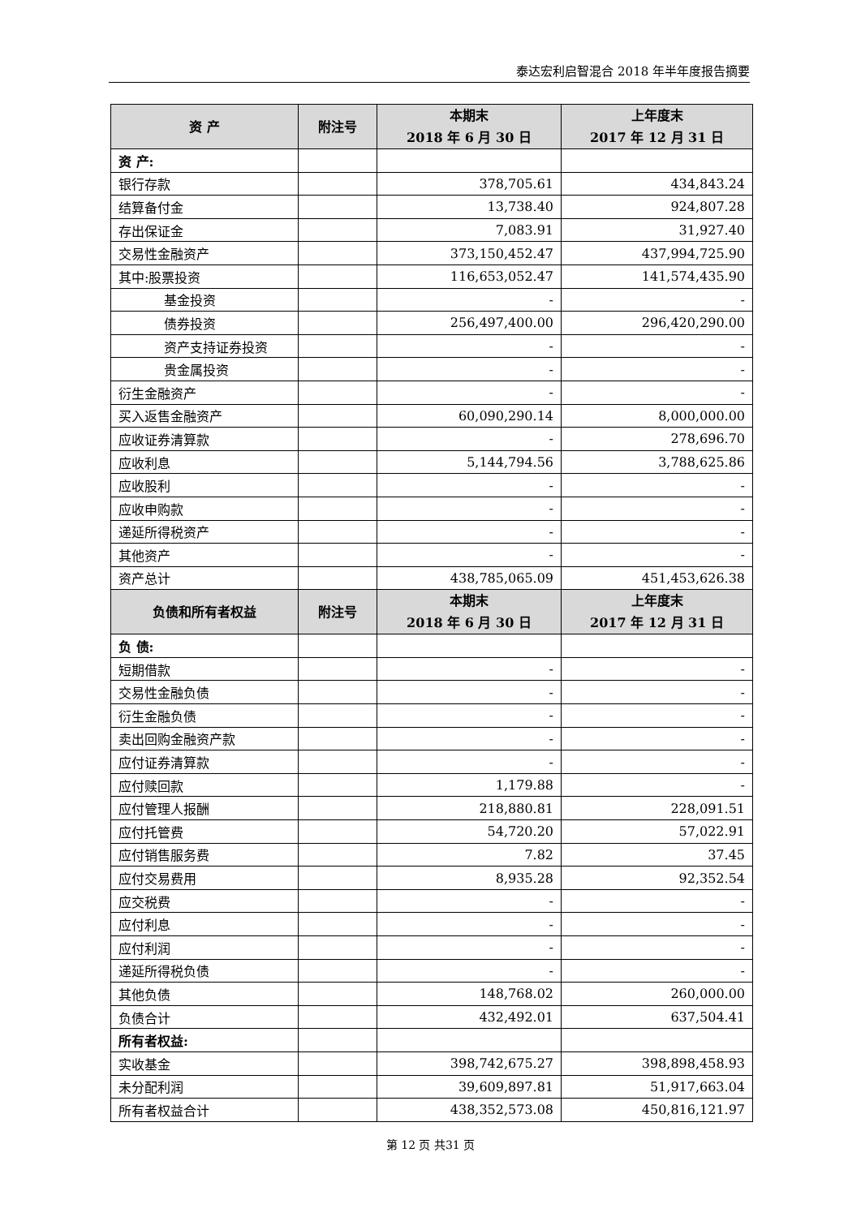泰达宏利启智混合 2018 年半年度报告摘要
| 资 产 | 附注号 | 本期末 2018 年 6 月 30 日 | 上年度末 2017 年 12 月 31 日 |
| --- | --- | --- | --- |
| 资 产: | | | |
| 银行存款 | | 378,705.61 | 434,843.24 |
| 结算备付金 | | 13,738.40 | 924,807.28 |
| 存出保证金 | | 7,083.91 | 31,927.40 |
| 交易性金融资产 | | 373,150,452.47 | 437,994,725.90 |
| 其中:股票投资 | | 116,653,052.47 | 141,574,435.90 |
| 基金投资 | | - | - |
| 债券投资 | | 256,497,400.00 | 296,420,290.00 |
| 资产支持证券投资 | | - | - |
| 贵金属投资 | | - | - |
| 衍生金融资产 | | - | - |
| 买入返售金融资产 | | 60,090,290.14 | 8,000,000.00 |
| 应收证券清算款 | | - | 278,696.70 |
| 应收利息 | | 5,144,794.56 | 3,788,625.86 |
| 应收股利 | | - | - |
| 应收申购款 | | - | - |
| 递延所得税资产 | | - | - |
| 其他资产 | | - | - |
| 资产总计 | | 438,785,065.09 | 451,453,626.38 |
| 负债和所有者权益 | 附注号 | 本期末 2018 年 6 月 30 日 | 上年度末 2017 年 12 月 31 日 |
| 负 债: | | | |
| 短期借款 | | - | - |
| 交易性金融负债 | | - | - |
| 衍生金融负债 | | - | - |
| 卖出回购金融资产款 | | - | - |
| 应付证券清算款 | | - | - |
| 应付赎回款 | | 1,179.88 | - |
| 应付管理人报酬 | | 218,880.81 | 228,091.51 |
| 应付托管费 | | 54,720.20 | 57,022.91 |
| 应付销售服务费 | | 7.82 | 37.45 |
| 应付交易费用 | | 8,935.28 | 92,352.54 |
| 应交税费 | | - | - |
| 应付利息 | | - | - |
| 应付利润 | | - | - |
| 递延所得税负债 | | - | - |
| 其他负债 | | 148,768.02 | 260,000.00 |
| 负债合计 | | 432,492.01 | 637,504.41 |
| 所有者权益: | | | |
| 实收基金 | | 398,742,675.27 | 398,898,458.93 |
| 未分配利润 | | 39,609,897.81 | 51,917,663.04 |
| 所有者权益合计 | | 438,352,573.08 | 450,816,121.97 |
第 12 页 共31 页